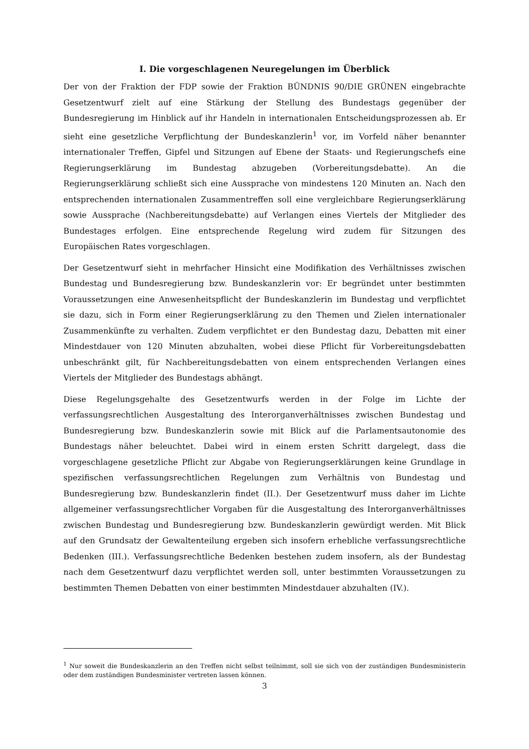I. Die vorgeschlagenen Neuregelungen im Überblick
Der von der Fraktion der FDP sowie der Fraktion BÜNDNIS 90/DIE GRÜNEN eingebrachte Gesetzentwurf zielt auf eine Stärkung der Stellung des Bundestags gegenüber der Bundesregierung im Hinblick auf ihr Handeln in internationalen Entscheidungsprozessen ab. Er sieht eine gesetzliche Verpflichtung der Bundeskanzlerin<sup>1</sup> vor, im Vorfeld näher benannter internationaler Treffen, Gipfel und Sitzungen auf Ebene der Staats- und Regierungschefs eine Regierungserklärung im Bundestag abzugeben (Vorbereitungsdebatte). An die Regierungserklärung schließt sich eine Aussprache von mindestens 120 Minuten an. Nach den entsprechenden internationalen Zusammentreffen soll eine vergleichbare Regierungserklärung sowie Aussprache (Nachbereitungsdebatte) auf Verlangen eines Viertels der Mitglieder des Bundestages erfolgen. Eine entsprechende Regelung wird zudem für Sitzungen des Europäischen Rates vorgeschlagen.
Der Gesetzentwurf sieht in mehrfacher Hinsicht eine Modifikation des Verhältnisses zwischen Bundestag und Bundesregierung bzw. Bundeskanzlerin vor: Er begründet unter bestimmten Voraussetzungen eine Anwesenheitspflicht der Bundeskanzlerin im Bundestag und verpflichtet sie dazu, sich in Form einer Regierungserklärung zu den Themen und Zielen internationaler Zusammenkünfte zu verhalten. Zudem verpflichtet er den Bundestag dazu, Debatten mit einer Mindestdauer von 120 Minuten abzuhalten, wobei diese Pflicht für Vorbereitungsdebatten unbeschränkt gilt, für Nachbereitungsdebatten von einem entsprechenden Verlangen eines Viertels der Mitglieder des Bundestags abhängt.
Diese Regelungsgehalte des Gesetzentwurfs werden in der Folge im Lichte der verfassungsrechtlichen Ausgestaltung des Interorganverhältnisses zwischen Bundestag und Bundesregierung bzw. Bundeskanzlerin sowie mit Blick auf die Parlamentsautonomie des Bundestags näher beleuchtet. Dabei wird in einem ersten Schritt dargelegt, dass die vorgeschlagene gesetzliche Pflicht zur Abgabe von Regierungserklärungen keine Grundlage in spezifischen verfassungsrechtlichen Regelungen zum Verhältnis von Bundestag und Bundesregierung bzw. Bundeskanzlerin findet (II.). Der Gesetzentwurf muss daher im Lichte allgemeiner verfassungsrechtlicher Vorgaben für die Ausgestaltung des Interorganverhältnisses zwischen Bundestag und Bundesregierung bzw. Bundeskanzlerin gewürdigt werden. Mit Blick auf den Grundsatz der Gewaltenteilung ergeben sich insofern erhebliche verfassungsrechtliche Bedenken (III.). Verfassungsrechtliche Bedenken bestehen zudem insofern, als der Bundestag nach dem Gesetzentwurf dazu verpflichtet werden soll, unter bestimmten Voraussetzungen zu bestimmten Themen Debatten von einer bestimmten Mindestdauer abzuhalten (IV.).
<sup>1</sup> Nur soweit die Bundeskanzlerin an den Treffen nicht selbst teilnimmt, soll sie sich von der zuständigen Bundesministerin oder dem zuständigen Bundesminister vertreten lassen können.
3